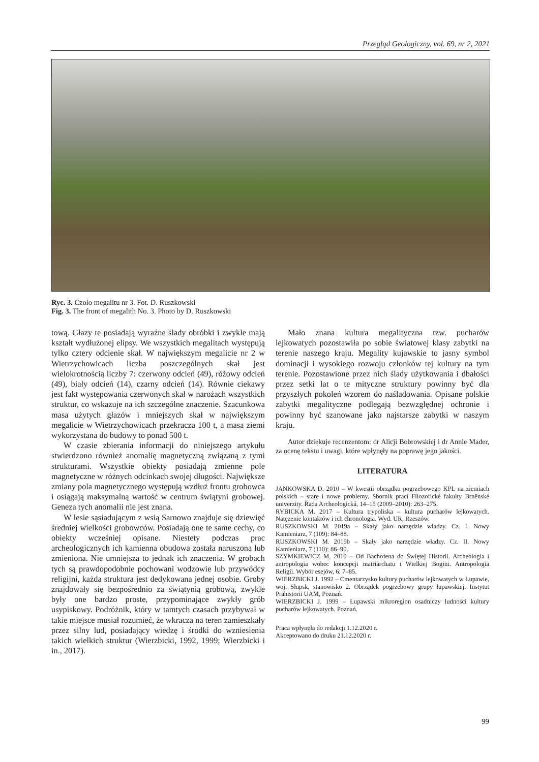Przegląd Geologiczny, vol. 69, nr 2, 2021
Ryc. 3. Czoło megalitu nr 3. Fot. D. Ruszkowski
Fig. 3. The front of megalith No. 3. Photo by D. Ruszkowski
tową. Głazy te posiadają wyraźne ślady obróbki i zwykle mają kształt wydłużonej elipsy. We wszystkich megalitach występują tylko cztery odcienie skał. W największym megalicie nr 2 w Wietrzychowicach liczba poszczególnych skał jest wielokrotnością liczby 7: czerwony odcień (49), różowy odcień (49), biały odcień (14), czarny odcień (14). Równie ciekawy jest fakt występowania czerwonych skał w narożach wszystkich struktur, co wskazuje na ich szczególne znaczenie. Szacunkowa masa użytych głazów i mniejszych skał w największym megalicie w Wietrzychowicach przekracza 100 t, a masa ziemi wykorzystana do budowy to ponad 500 t.
W czasie zbierania informacji do niniejszego artykułu stwierdzono również anomalię magnetyczną związaną z tymi strukturami. Wszystkie obiekty posiadają zmienne pole magnetyczne w różnych odcinkach swojej długości. Największe zmiany pola magnetycznego występują wzdłuż frontu grobowca i osiągają maksymalną wartość w centrum świątyni grobowej. Geneza tych anomalii nie jest znana.
W lesie sąsiadującym z wsią Sarnowo znajduje się dziewięć średniej wielkości grobowców. Posiadają one te same cechy, co obiekty wcześniej opisane. Niestety podczas prac archeologicznych ich kamienna obudowa została naruszona lub zmieniona. Nie umniejsza to jednak ich znaczenia. W grobach tych są prawdopodobnie pochowani wodzowie lub przywódcy religijni, każda struktura jest dedykowana jednej osobie. Groby znajdowały się bezpośrednio za świątynią grobową, zwykle były one bardzo proste, przypominające zwykły grób usypiskowy. Podróżnik, który w tamtych czasach przybywał w takie miejsce musiał rozumieć, że wkracza na teren zamieszkały przez silny lud, posiadający wiedzę i środki do wzniesienia takich wielkich struktur (Wierzbicki, 1992, 1999; Wierzbicki i in., 2017).
Mało znana kultura megalityczna tzw. pucharów lejkowatych pozostawiła po sobie światowej klasy zabytki na terenie naszego kraju. Megality kujawskie to jasny symbol dominacji i wysokiego rozwoju członków tej kultury na tym terenie. Pozostawione przez nich ślady użytkowania i dbałości przez setki lat o te mityczne struktury powinny być dla przyszłych pokoleń wzorem do naśladowania. Opisane polskie zabytki megalityczne podlegają bezwzględnej ochronie i powinny być szanowane jako najstarsze zabytki w naszym kraju.
Autor dziękuje recenzentom: dr Alicji Bobrowskiej i dr Annie Mader, za ocenę tekstu i uwagi, które wpłynęły na poprawę jego jakości.
LITERATURA
JANKOWSKA D. 2010 – W kwestii obrządku pogrzebowego KPL na ziemiach polskich – stare i nowe problemy. Sborník prací Filozofické fakulty Brněnské univerzity. Řada Archeologická, 14–15 (2009–2010): 263–275.
RYBICKA M. 2017 – Kultura trypoliska – kultura pucharów lejkowatych. Natężenie kontaktów i ich chronologia. Wyd. UR, Rzeszów.
RUSZKOWSKI M. 2019a – Skały jako narzędzie władzy. Cz. I. Nowy Kamieniarz, 7 (109): 84–88.
RUSZKOWSKI M. 2019b – Skały jako narzędzie władzy. Cz. II. Nowy Kamieniarz, 7 (110): 86–90.
SZYMKIEWICZ M. 2010 – Od Bachofena do Świętej Historii. Archeologia i antropologia wobec koncepcji matriarchatu i Wielkiej Bogini. Antropologia Religii. Wybór esejów, 6: 7–85.
WIERZBICKI J. 1992 – Cmentarzysko kultury pucharów lejkowatych w Łupawie, woj. Słupsk, stanowisko 2. Obrządek pogrzebowy grupy łupawskiej. Instytut Prahistorii UAM, Poznań.
WIERZBICKI J. 1999 – Łupawski mikroregion osadniczy ludności kultury pucharów lejkowatych. Poznań.
Praca wpłynęła do redakcji 1.12.2020 r.
Akceptowano do druku 21.12.2020 r.
99